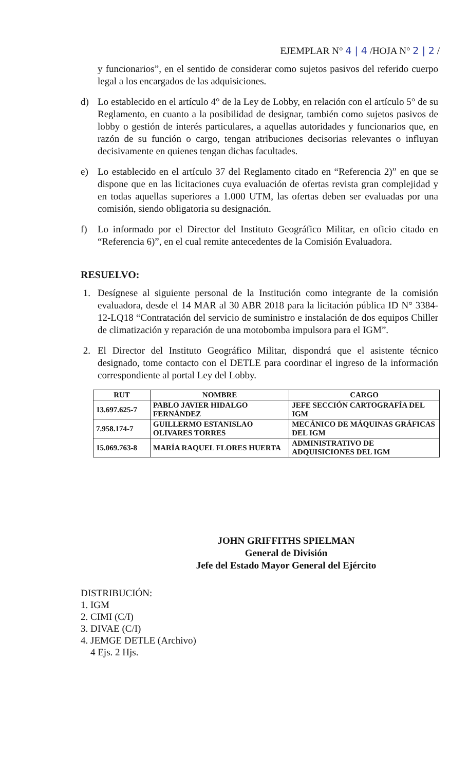EJEMPLAR N° 4 | 4 /HOJA N° 2 | 2 /
y funcionarios”, en el sentido de considerar como sujetos pasivos del referido cuerpo legal a los encargados de las adquisiciones.
d) Lo establecido en el artículo 4° de la Ley de Lobby, en relación con el artículo 5° de su Reglamento, en cuanto a la posibilidad de designar, también como sujetos pasivos de lobby o gestión de interés particulares, a aquellas autoridades y funcionarios que, en razón de su función o cargo, tengan atribuciones decisorias relevantes o influyan decisivamente en quienes tengan dichas facultades.
e) Lo establecido en el artículo 37 del Reglamento citado en “Referencia 2)” en que se dispone que en las licitaciones cuya evaluación de ofertas revista gran complejidad y en todas aquellas superiores a 1.000 UTM, las ofertas deben ser evaluadas por una comisión, siendo obligatoria su designación.
f) Lo informado por el Director del Instituto Geográfico Militar, en oficio citado en “Referencia 6)”, en el cual remite antecedentes de la Comisión Evaluadora.
RESUELVO:
1. Desígnese al siguiente personal de la Institución como integrante de la comisión evaluadora, desde el 14 MAR al 30 ABR 2018 para la licitación pública ID N° 3384-12-LQ18 “Contratación del servicio de suministro e instalación de dos equipos Chiller de climatización y reparación de una motobomba impulsora para el IGM”.
2. El Director del Instituto Geográfico Militar, dispondrá que el asistente técnico designado, tome contacto con el DETLE para coordinar el ingreso de la información correspondiente al portal Ley del Lobby.
| RUT | NOMBRE | CARGO |
| --- | --- | --- |
| 13.697.625-7 | PABLO JAVIER HIDALGO FERNÁNDEZ | JEFE SECCIÓN CARTOGRAFÍA DEL IGM |
| 7.958.174-7 | GUILLERMO ESTANISLAO OLIVARES TORRES | MECÁNICO DE MÁQUINAS GRÁFICAS DEL IGM |
| 15.069.763-8 | MARÍA RAQUEL FLORES HUERTA | ADMINISTRATIVO DE ADQUISICIONES DEL IGM |
JOHN GRIFFITHS SPIELMAN
General de División
Jefe del Estado Mayor General del Ejército
DISTRIBUCIÓN:
1. IGM
2. CIMI (C/I)
3. DIVAE (C/I)
4. JEMGE DETLE (Archivo)
4 Ejs. 2 Hjs.